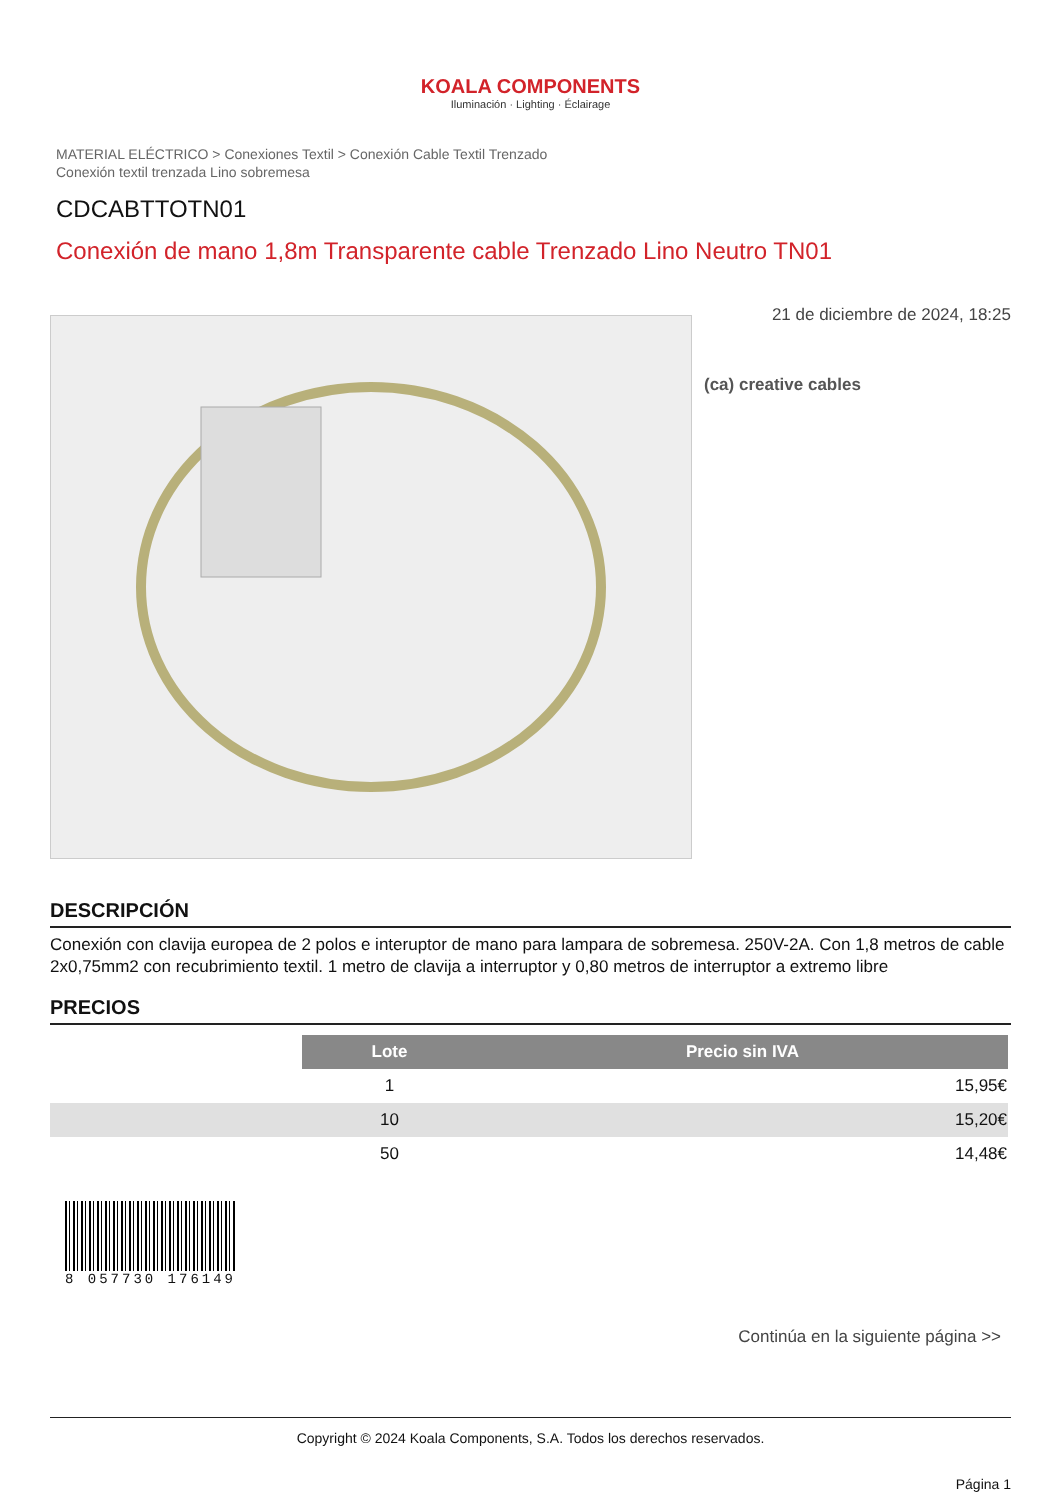KOALA COMPONENTS
Iluminación · Lighting · Éclairage
MATERIAL ELÉCTRICO > Conexiones Textil > Conexión Cable Textil Trenzado
Conexión textil trenzada Lino sobremesa
CDCABTTOTN01
Conexión de mano 1,8m Transparente cable Trenzado Lino Neutro TN01
21 de diciembre de 2024, 18:25
(ca) creative cables
DESCRIPCIÓN
Conexión con clavija europea de 2 polos e interuptor de mano para lampara de sobremesa. 250V-2A. Con 1,8 metros de cable 2x0,75mm2 con recubrimiento textil. 1 metro de clavija a interruptor y 0,80 metros de interruptor a extremo libre
PRECIOS
| | Lote | Precio sin IVA |
| | 1 | 15,95€ |
| | 10 | 15,20€ |
| | 50 | 14,48€ |
8 057730 176149
Continúa en la siguiente página >>
Copyright © 2024 Koala Components, S.A. Todos los derechos reservados.
Página 1